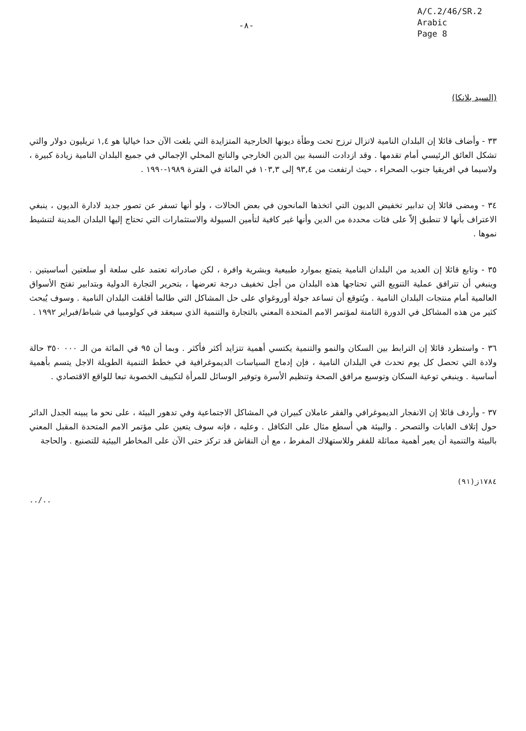-٨-
A/C.2/46/SR.2
Arabic
Page 8
(السيد بلانكا)
٣٣ - وأضاف قائلا إن البلدان النامية لاتزال ترزح تحت وطأة ديونها الخارجية المتزايدة التي بلغت الآن حدا خياليا هو ١,٤ تريليون دولار والتي تشكل العائق الرئيسي أمام تقدمها . وقد ازدادت النسبة بين الدين الخارجي والناتج المحلي الإجمالي في جميع البلدان النامية زيادة كبيرة ، ولاسيما في افريقيا جنوب الصحراء ، حيث ارتفعت من ٩٣,٤ إلى ١٠٣,٣ في المائة في الفترة ١٩٨٩-١٩٩٠ .
٣٤ - ومضى قائلا إن تدابير تخفيض الديون التي اتخذها المانحون في بعض الحالات ، ولو أنها تسفر عن تصور جديد لادارة الديون ، ينبغي الاعتراف بأنها لا تنطبق إلاّ على فئات محددة من الدين وأنها غير كافية لتأمين السيولة والاستثمارات التي تحتاج إليها البلدان المدينة لتنشيط نموها .
٣٥ - وتابع قائلا إن العديد من البلدان النامية يتمتع بموارد طبيعية وبشرية وافرة ، لكن صادراته تعتمد على سلعة أو سلعتين أساسيتين . وينبغي أن تترافق عملية التنويع التي تحتاجها هذه البلدان من أجل تخفيف درجة تعرضها ، بتحرير التجارة الدولية وبتدابير تفتح الأسواق العالمية أمام منتجات البلدان النامية . ويُتوقع أن تساعد جولة أوروغواي على حل المشاكل التي طالما أقلقت البلدان النامية . وسوف يُبحث كثير من هذه المشاكل في الدورة الثامنة لمؤتمر الامم المتحدة المعني بالتجارة والتنمية الذي سيعقد في كولومبيا في شباط/فبراير ١٩٩٢ .
٣٦ - واستطرد قائلا إن الترابط بين السكان والنمو والتنمية يكتسي أهمية تتزايد أكثر فأكثر . وبما أن ٩٥ في المائة من الـ ٠٠٠ ٣٥٠ حالة ولادة التي تحصل كل يوم تحدث في البلدان النامية ، فإن إدماج السياسات الديموغرافية في خطط التنمية الطويلة الاجل يتسم بأهمية أساسية . وينبغي توعية السكان وتوسيع مرافق الصحة وتنظيم الأسرة وتوفير الوسائل للمرأة لتكييف الخصوبة تبعا للواقع الاقتصادي .
٣٧ - وأردف قائلا إن الانفجار الديموغرافي والفقر عاملان كبيران في المشاكل الاجتماعية وفي تدهور البيئة ، على نحو ما يبينه الجدل الدائر حول إتلاف الغابات والتصحر . والبيئة هي أسطع مثال على التكافل . وعليه ، فإنه سوف يتعين على مؤتمر الامم المتحدة المقبل المعني بالبيئة والتنمية أن يعير أهمية مماثلة للفقر وللاستهلاك المفرط ، مع أن النقاش قد تركز حتى الآن على المخاطر البيئية للتصنيع . والحاجة
١٧٨٤ز(٩١)
../..